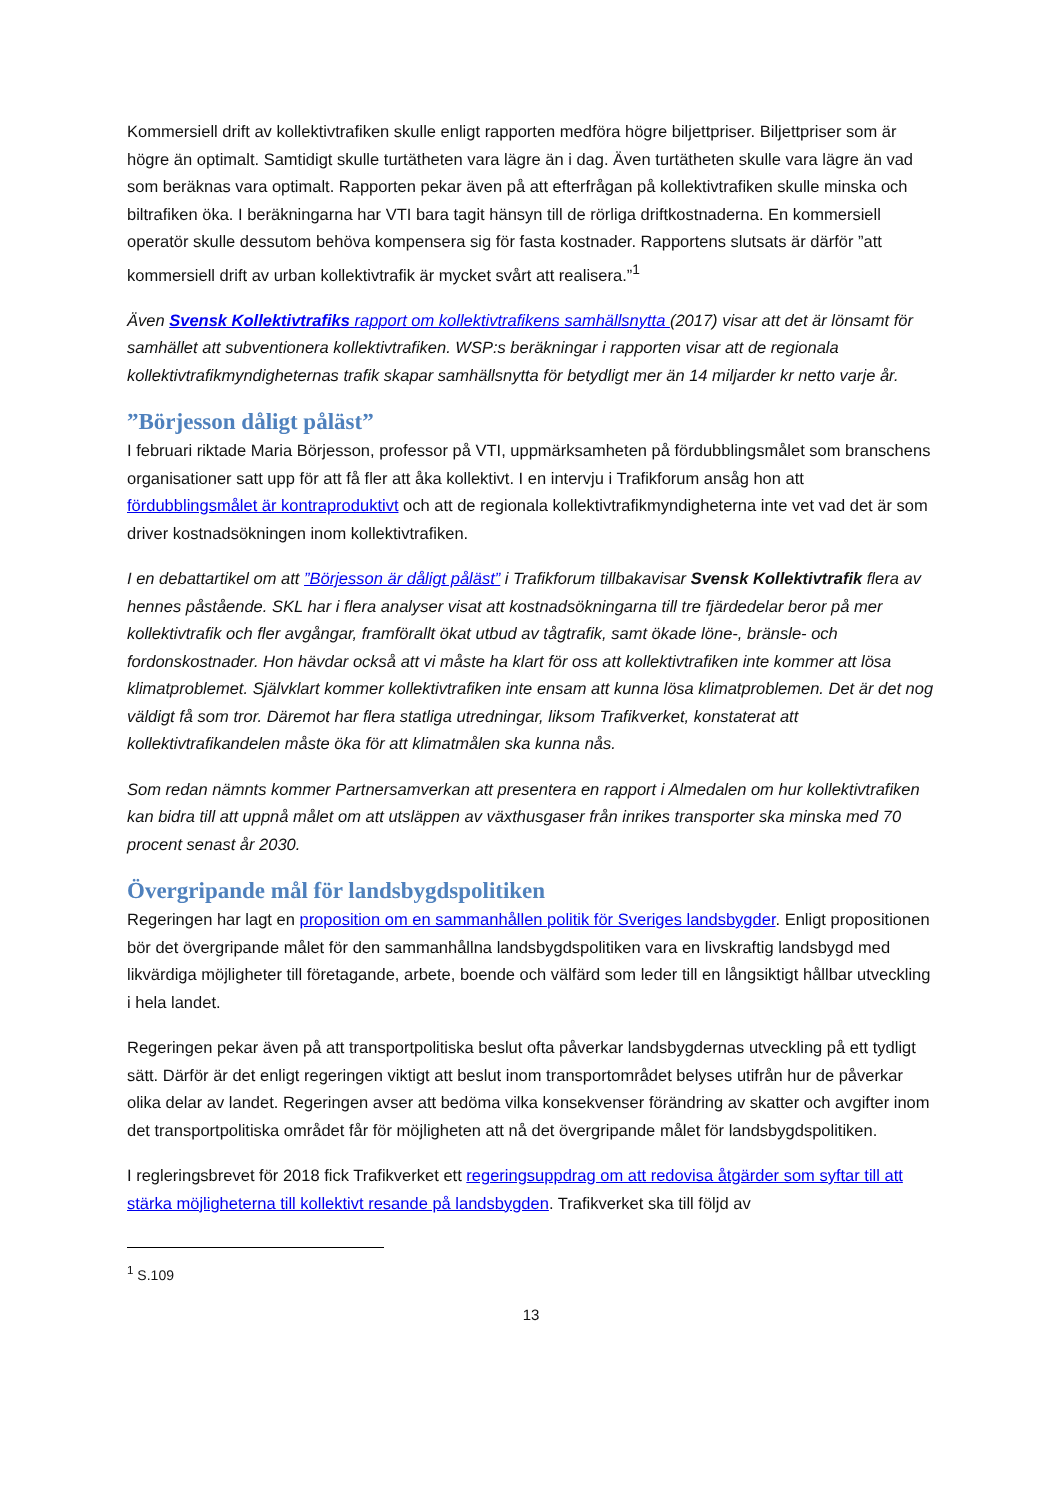Kommersiell drift av kollektivtrafiken skulle enligt rapporten medföra högre biljettpriser. Biljettpriser som är högre än optimalt. Samtidigt skulle turtätheten vara lägre än i dag. Även turtätheten skulle vara lägre än vad som beräknas vara optimalt. Rapporten pekar även på att efterfrågan på kollektivtrafiken skulle minska och biltrafiken öka. I beräkningarna har VTI bara tagit hänsyn till de rörliga driftkostnaderna. En kommersiell operatör skulle dessutom behöva kompensera sig för fasta kostnader. Rapportens slutsats är därför ”att kommersiell drift av urban kollektivtrafik är mycket svårt att realisera.”<sup>1</sup>
Även Svensk Kollektivtrafiks rapport om kollektivtrafikens samhällsnytta (2017) visar att det är lönsamt för samhället att subventionera kollektivtrafiken. WSP:s beräkningar i rapporten visar att de regionala kollektivtrafikmyndigheternas trafik skapar samhällsnytta för betydligt mer än 14 miljarder kr netto varje år.
”Börjesson dåligt påläst”
I februari riktade Maria Börjesson, professor på VTI, uppmärksamheten på fördubblingsmålet som branschens organisationer satt upp för att få fler att åka kollektivt. I en intervju i Trafikforum ansåg hon att fördubblingsmålet är kontraproduktivt och att de regionala kollektivtrafikmyndigheterna inte vet vad det är som driver kostnadsökningen inom kollektivtrafiken.
I en debattartikel om att ”Börjesson är dåligt påläst” i Trafikforum tillbakavisar Svensk Kollektivtrafik flera av hennes påstående. SKL har i flera analyser visat att kostnadsökningarna till tre fjärdedelar beror på mer kollektivtrafik och fler avgångar, framförallt ökat utbud av tågtrafik, samt ökade löne-, bränsle- och fordonskostnader. Hon hävdar också att vi måste ha klart för oss att kollektivtrafiken inte kommer att lösa klimatproblemet. Självklart kommer kollektivtrafiken inte ensam att kunna lösa klimatproblemen. Det är det nog väldigt få som tror. Däremot har flera statliga utredningar, liksom Trafikverket, konstaterat att kollektivtrafikandelen måste öka för att klimatmålen ska kunna nås.
Som redan nämnts kommer Partnersamverkan att presentera en rapport i Almedalen om hur kollektivtrafiken kan bidra till att uppnå målet om att utsläppen av växthusgaser från inrikes transporter ska minska med 70 procent senast år 2030.
Övergripande mål för landsbygdspolitiken
Regeringen har lagt en proposition om en sammanhållen politik för Sveriges landsbygder. Enligt propositionen bör det övergripande målet för den sammanhållna landsbygdspolitiken vara en livskraftig landsbygd med likvärdiga möjligheter till företagande, arbete, boende och välfärd som leder till en långsiktigt hållbar utveckling i hela landet.
Regeringen pekar även på att transportpolitiska beslut ofta påverkar landsbygdernas utveckling på ett tydligt sätt. Därför är det enligt regeringen viktigt att beslut inom transportområdet belyses utifrån hur de påverkar olika delar av landet. Regeringen avser att bedöma vilka konsekvenser förändring av skatter och avgifter inom det transportpolitiska området får för möjligheten att nå det övergripande målet för landsbygdspolitiken.
I regleringsbrevet för 2018 fick Trafikverket ett regeringsuppdrag om att redovisa åtgärder som syftar till att stärka möjligheterna till kollektivt resande på landsbygden. Trafikverket ska till följd av
<sup>1</sup> S.109
13